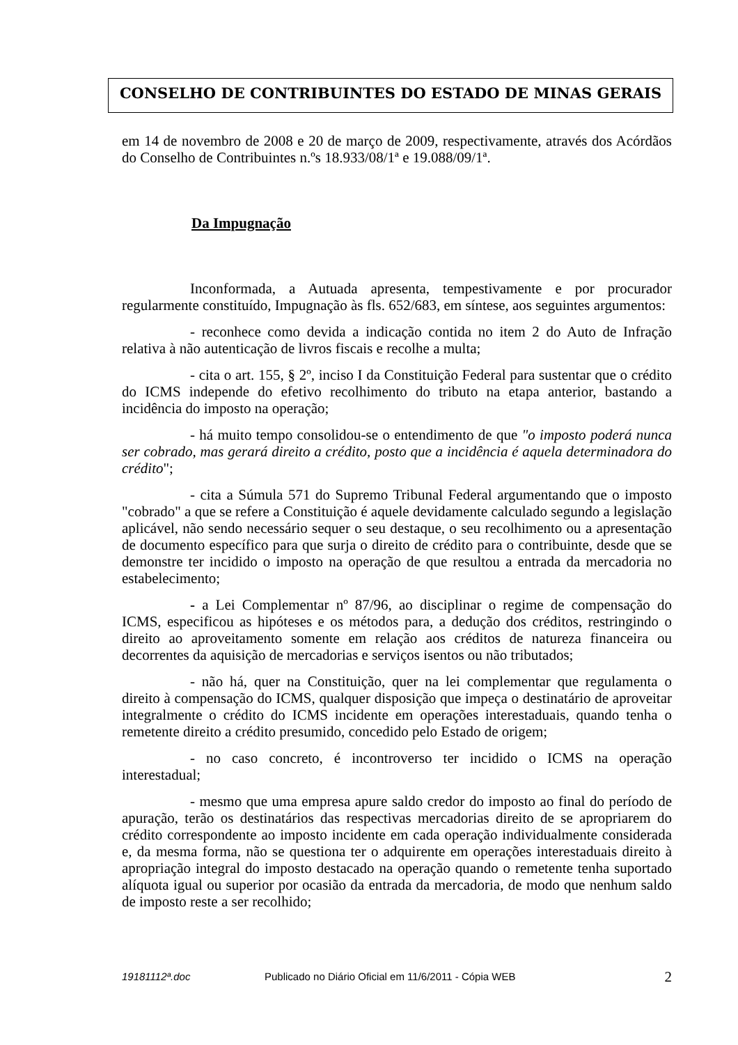CONSELHO DE CONTRIBUINTES DO ESTADO DE MINAS GERAIS
em 14 de novembro de 2008 e 20 de março de 2009, respectivamente, através dos Acórdãos do Conselho de Contribuintes n.ºs 18.933/08/1ª e 19.088/09/1ª.
Da Impugnação
Inconformada, a Autuada apresenta, tempestivamente e por procurador regularmente constituído, Impugnação às fls. 652/683, em síntese, aos seguintes argumentos:
- reconhece como devida a indicação contida no item 2 do Auto de Infração relativa à não autenticação de livros fiscais e recolhe a multa;
- cita o art. 155, § 2º, inciso I da Constituição Federal para sustentar que o crédito do ICMS independe do efetivo recolhimento do tributo na etapa anterior, bastando a incidência do imposto na operação;
- há muito tempo consolidou-se o entendimento de que "o imposto poderá nunca ser cobrado, mas gerará direito a crédito, posto que a incidência é aquela determinadora do crédito";
- cita a Súmula 571 do Supremo Tribunal Federal argumentando que o imposto "cobrado" a que se refere a Constituição é aquele devidamente calculado segundo a legislação aplicável, não sendo necessário sequer o seu destaque, o seu recolhimento ou a apresentação de documento específico para que surja o direito de crédito para o contribuinte, desde que se demonstre ter incidido o imposto na operação de que resultou a entrada da mercadoria no estabelecimento;
- a Lei Complementar nº 87/96, ao disciplinar o regime de compensação do ICMS, especificou as hipóteses e os métodos para, a dedução dos créditos, restringindo o direito ao aproveitamento somente em relação aos créditos de natureza financeira ou decorrentes da aquisição de mercadorias e serviços isentos ou não tributados;
- não há, quer na Constituição, quer na lei complementar que regulamenta o direito à compensação do ICMS, qualquer disposição que impeça o destinatário de aproveitar integralmente o crédito do ICMS incidente em operações interestaduais, quando tenha o remetente direito a crédito presumido, concedido pelo Estado de origem;
- no caso concreto, é incontroverso ter incidido o ICMS na operação interestadual;
- mesmo que uma empresa apure saldo credor do imposto ao final do período de apuração, terão os destinatários das respectivas mercadorias direito de se apropriarem do crédito correspondente ao imposto incidente em cada operação individualmente considerada e, da mesma forma, não se questiona ter o adquirente em operações interestaduais direito à apropriação integral do imposto destacado na operação quando o remetente tenha suportado alíquota igual ou superior por ocasião da entrada da mercadoria, de modo que nenhum saldo de imposto reste a ser recolhido;
19181112ª.doc Publicado no Diário Oficial em 11/6/2011 - Cópia WEB 2